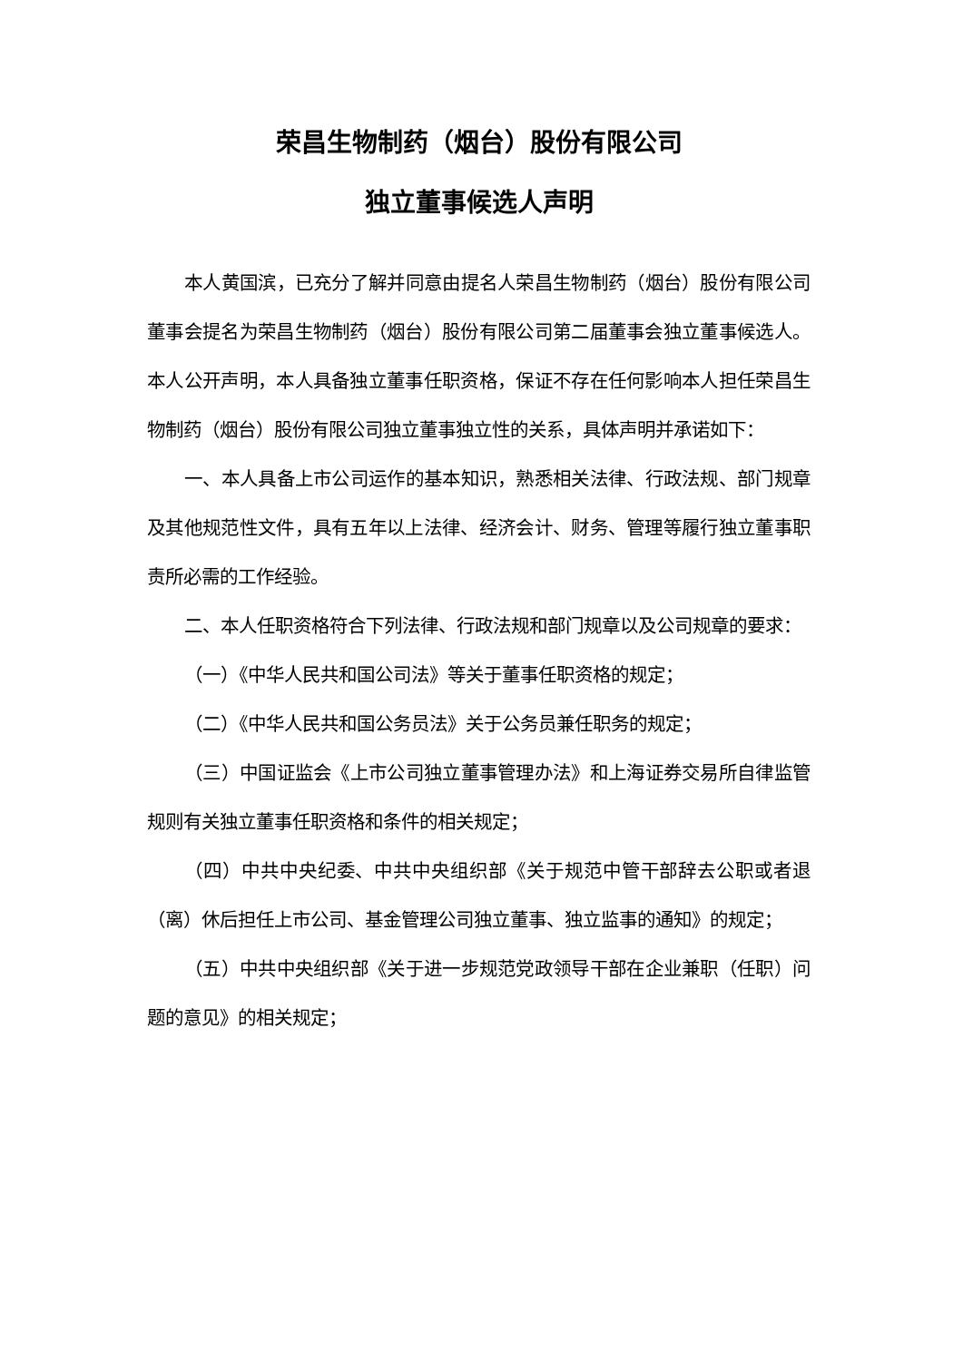荣昌生物制药（烟台）股份有限公司
独立董事候选人声明
本人黄国滨，已充分了解并同意由提名人荣昌生物制药（烟台）股份有限公司董事会提名为荣昌生物制药（烟台）股份有限公司第二届董事会独立董事候选人。本人公开声明，本人具备独立董事任职资格，保证不存在任何影响本人担任荣昌生物制药（烟台）股份有限公司独立董事独立性的关系，具体声明并承诺如下：
一、本人具备上市公司运作的基本知识，熟悉相关法律、行政法规、部门规章及其他规范性文件，具有五年以上法律、经济会计、财务、管理等履行独立董事职责所必需的工作经验。
二、本人任职资格符合下列法律、行政法规和部门规章以及公司规章的要求：
（一）《中华人民共和国公司法》等关于董事任职资格的规定；
（二）《中华人民共和国公务员法》关于公务员兼任职务的规定；
（三）中国证监会《上市公司独立董事管理办法》和上海证券交易所自律监管规则有关独立董事任职资格和条件的相关规定；
（四）中共中央纪委、中共中央组织部《关于规范中管干部辞去公职或者退（离）休后担任上市公司、基金管理公司独立董事、独立监事的通知》的规定；
（五）中共中央组织部《关于进一步规范党政领导干部在企业兼职（任职）问题的意见》的相关规定；